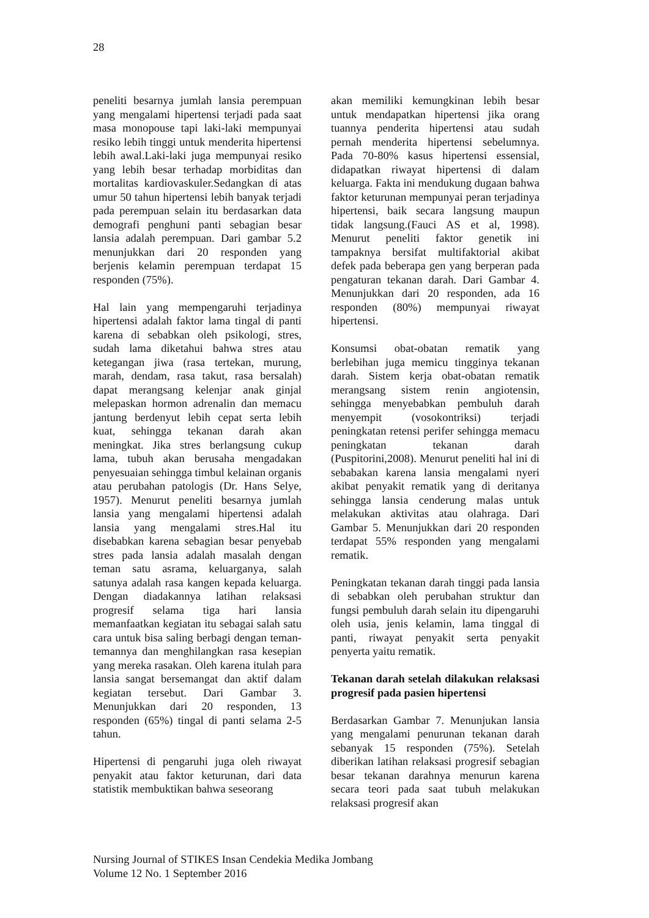28
peneliti besarnya jumlah lansia perempuan yang mengalami hipertensi terjadi pada saat masa monopouse tapi laki-laki mempunyai resiko lebih tinggi untuk menderita hipertensi lebih awal.Laki-laki juga mempunyai resiko yang lebih besar terhadap morbiditas dan mortalitas kardiovaskuler.Sedangkan di atas umur 50 tahun hipertensi lebih banyak terjadi pada perempuan selain itu berdasarkan data demografi penghuni panti sebagian besar lansia adalah perempuan. Dari gambar 5.2 menunjukkan dari 20 responden yang berjenis kelamin perempuan terdapat 15 responden (75%).
Hal lain yang mempengaruhi terjadinya hipertensi adalah faktor lama tingal di panti karena di sebabkan oleh psikologi, stres, sudah lama diketahui bahwa stres atau ketegangan jiwa (rasa tertekan, murung, marah, dendam, rasa takut, rasa bersalah) dapat merangsang kelenjar anak ginjal melepaskan hormon adrenalin dan memacu jantung berdenyut lebih cepat serta lebih kuat, sehingga tekanan darah akan meningkat. Jika stres berlangsung cukup lama, tubuh akan berusaha mengadakan penyesuaian sehingga timbul kelainan organis atau perubahan patologis (Dr. Hans Selye, 1957). Menurut peneliti besarnya jumlah lansia yang mengalami hipertensi adalah lansia yang mengalami stres.Hal itu disebabkan karena sebagian besar penyebab stres pada lansia adalah masalah dengan teman satu asrama, keluarganya, salah satunya adalah rasa kangen kepada keluarga. Dengan diadakannya latihan relaksasi progresif selama tiga hari lansia memanfaatkan kegiatan itu sebagai salah satu cara untuk bisa saling berbagi dengan teman-temannya dan menghilangkan rasa kesepian yang mereka rasakan. Oleh karena itulah para lansia sangat bersemangat dan aktif dalam kegiatan tersebut. Dari Gambar 3. Menunjukkan dari 20 responden, 13 responden (65%) tingal di panti selama 2-5 tahun.
Hipertensi di pengaruhi juga oleh riwayat penyakit atau faktor keturunan, dari data statistik membuktikan bahwa seseorang
akan memiliki kemungkinan lebih besar untuk mendapatkan hipertensi jika orang tuannya penderita hipertensi atau sudah pernah menderita hipertensi sebelumnya. Pada 70-80% kasus hipertensi essensial, didapatkan riwayat hipertensi di dalam keluarga. Fakta ini mendukung dugaan bahwa faktor keturunan mempunyai peran terjadinya hipertensi, baik secara langsung maupun tidak langsung.(Fauci AS et al, 1998). Menurut peneliti faktor genetik ini tampaknya bersifat multifaktorial akibat defek pada beberapa gen yang berperan pada pengaturan tekanan darah. Dari Gambar 4. Menunjukkan dari 20 responden, ada 16 responden (80%) mempunyai riwayat hipertensi.
Konsumsi obat-obatan rematik yang berlebihan juga memicu tingginya tekanan darah. Sistem kerja obat-obatan rematik merangsang sistem renin angiotensin, sehingga menyebabkan pembuluh darah menyempit (vosokontriksi) terjadi peningkatan retensi perifer sehingga memacu peningkatan tekanan darah (Puspitorini,2008). Menurut peneliti hal ini di sebabakan karena lansia mengalami nyeri akibat penyakit rematik yang di deritanya sehingga lansia cenderung malas untuk melakukan aktivitas atau olahraga. Dari Gambar 5. Menunjukkan dari 20 responden terdapat 55% responden yang mengalami rematik.
Peningkatan tekanan darah tinggi pada lansia di sebabkan oleh perubahan struktur dan fungsi pembuluh darah selain itu dipengaruhi oleh usia, jenis kelamin, lama tinggal di panti, riwayat penyakit serta penyakit penyerta yaitu rematik.
Tekanan darah setelah dilakukan relaksasi progresif pada pasien hipertensi
Berdasarkan Gambar 7. Menunjukan lansia yang mengalami penurunan tekanan darah sebanyak 15 responden (75%). Setelah diberikan latihan relaksasi progresif sebagian besar tekanan darahnya menurun karena secara teori pada saat tubuh melakukan relaksasi progresif akan
Nursing Journal of STIKES Insan Cendekia Medika Jombang
Volume 12 No. 1 September 2016